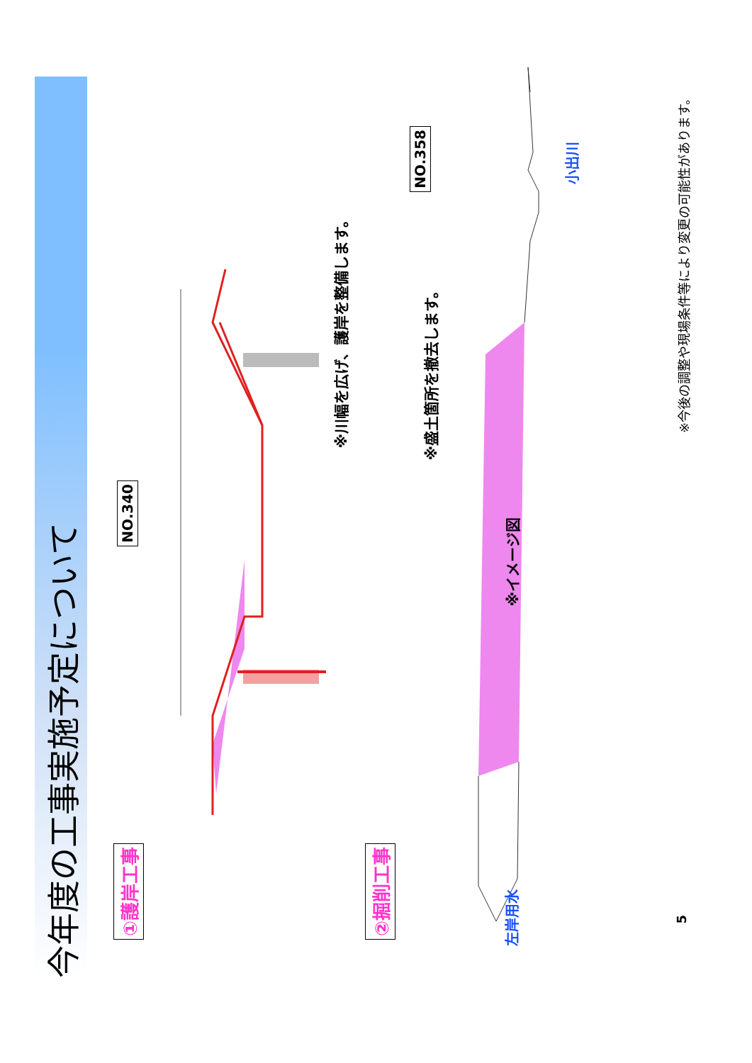今年度の工事実施予定について
①護岸工事
NO.340
※川幅を広げ、護岸を整備します。
②掘削工事
NO.358
※盛土箇所を撤去します。
※イメージ図
左岸用水
小出川
※今後の調整や現場条件等により変更の可能性があります。
5